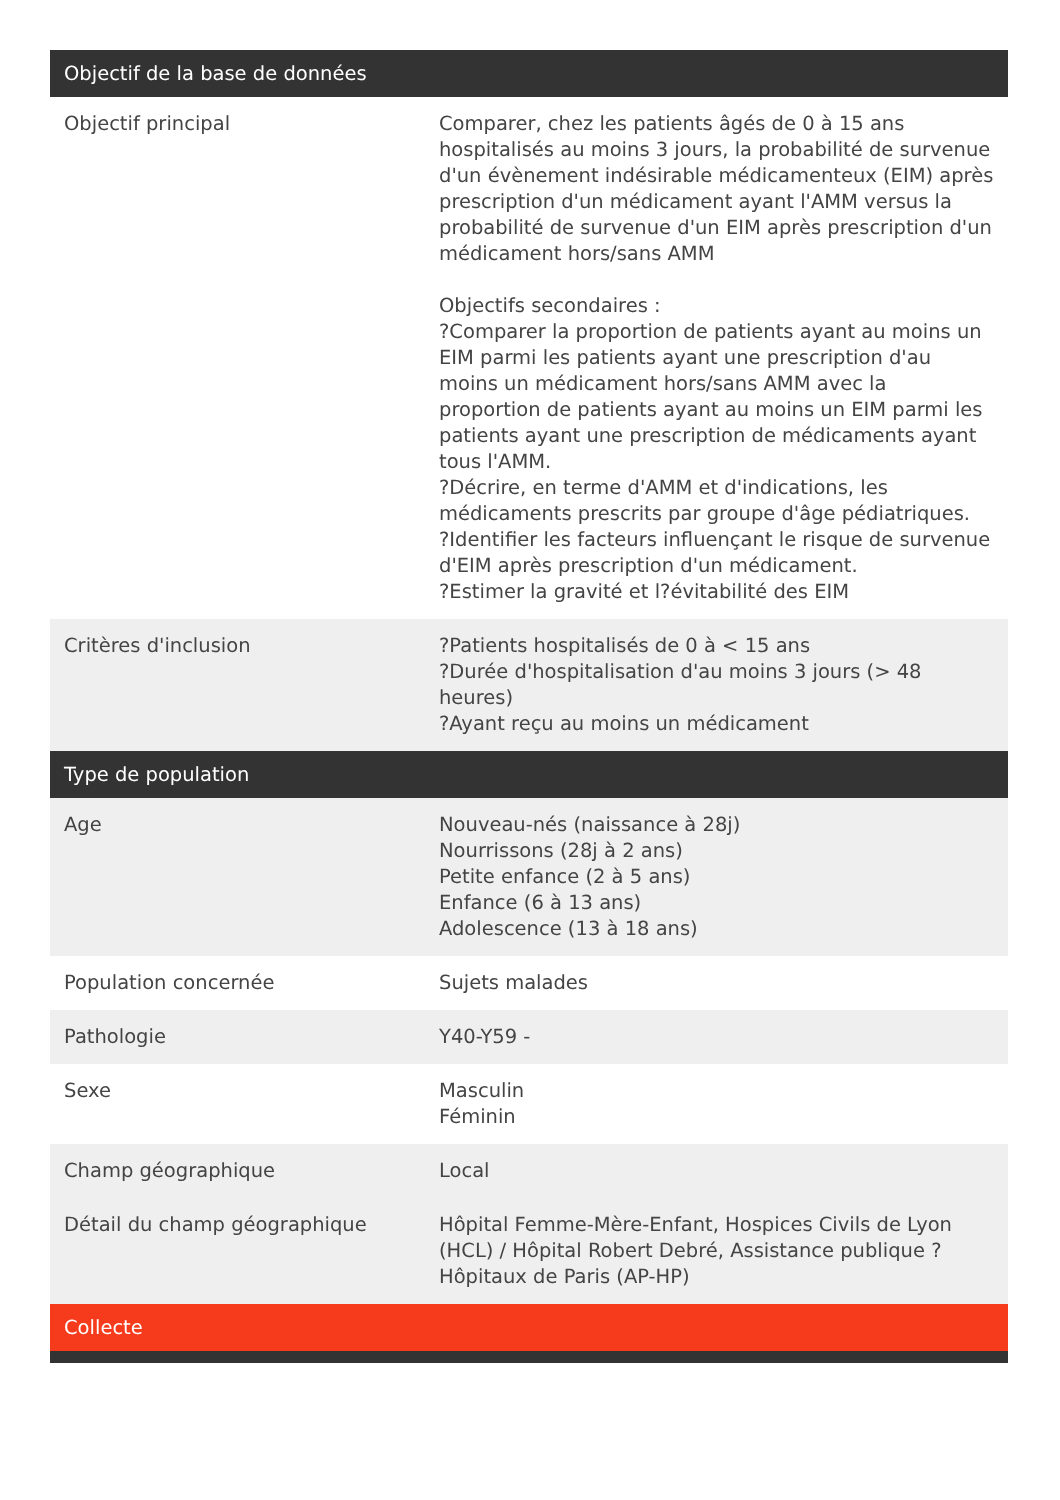| Objectif de la base de données | |
| --- | --- |
| Objectif principal | Comparer, chez les patients âgés de 0 à 15 ans hospitalisés au moins 3 jours, la probabilité de survenue d'un évènement indésirable médicamenteux (EIM) après prescription d'un médicament ayant l'AMM versus la probabilité de survenue d'un EIM après prescription d'un médicament hors/sans AMM Objectifs secondaires : ?Comparer la proportion de patients ayant au moins un EIM parmi les patients ayant une prescription d'au moins un médicament hors/sans AMM avec la proportion de patients ayant au moins un EIM parmi les patients ayant une prescription de médicaments ayant tous l'AMM. ?Décrire, en terme d'AMM et d'indications, les médicaments prescrits par groupe d'âge pédiatriques. ?Identifier les facteurs influençant le risque de survenue d'EIM après prescription d'un médicament. ?Estimer la gravité et l?évitabilité des EIM |
| Critères d'inclusion | ?Patients hospitalisés de 0 à < 15 ans ?Durée d'hospitalisation d'au moins 3 jours (> 48 heures) ?Ayant reçu au moins un médicament |
| Type de population | |
| Age | Nouveau-nés (naissance à 28j) Nourrissons (28j à 2 ans) Petite enfance (2 à 5 ans) Enfance (6 à 13 ans) Adolescence (13 à 18 ans) |
| Population concernée | Sujets malades |
| Pathologie | Y40-Y59 - |
| Sexe | Masculin Féminin |
| Champ géographique | Local |
| Détail du champ géographique | Hôpital Femme-Mère-Enfant, Hospices Civils de Lyon (HCL) / Hôpital Robert Debré, Assistance publique ? Hôpitaux de Paris (AP-HP) |
| Collecte | |